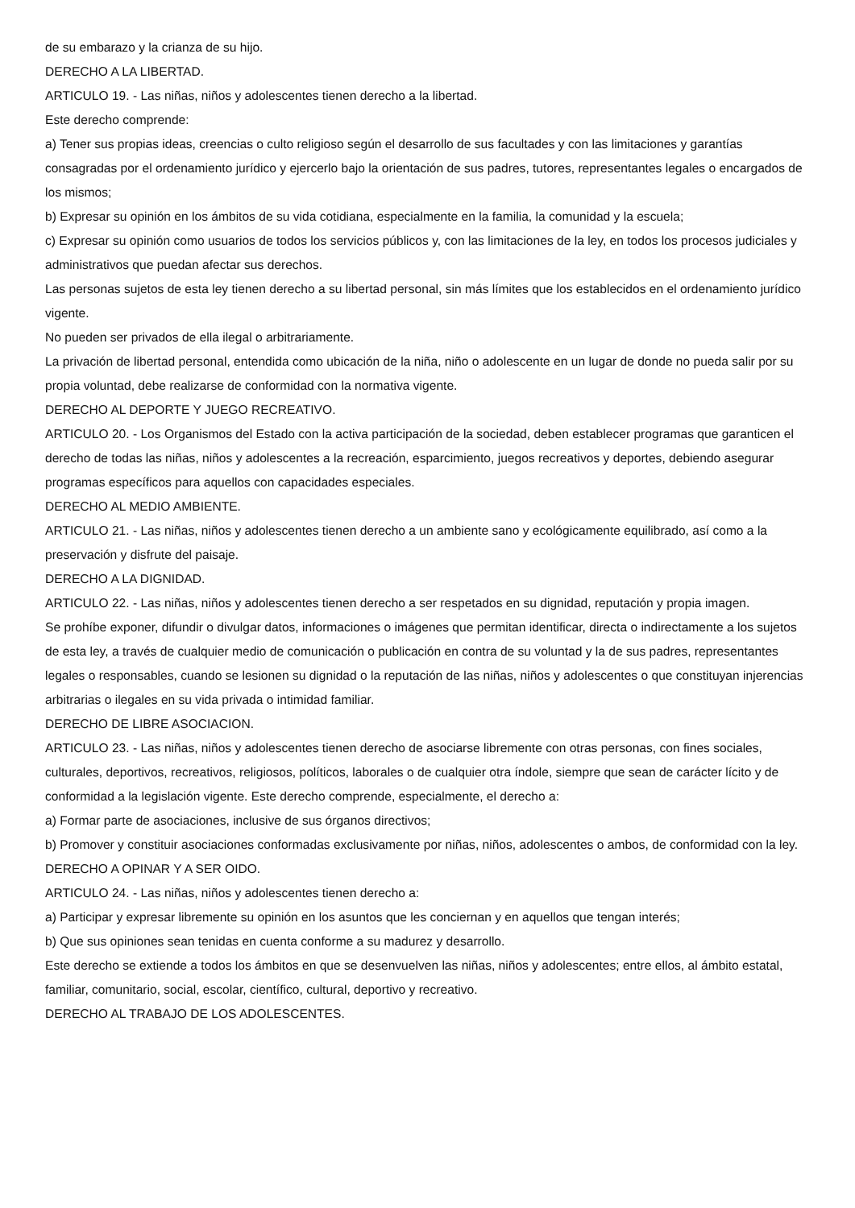de su embarazo y la crianza de su hijo.
DERECHO A LA LIBERTAD.
ARTICULO 19. - Las niñas, niños y adolescentes tienen derecho a la libertad.
Este derecho comprende:
a) Tener sus propias ideas, creencias o culto religioso según el desarrollo de sus facultades y con las limitaciones y garantías consagradas por el ordenamiento jurídico y ejercerlo bajo la orientación de sus padres, tutores, representantes legales o encargados de los mismos;
b) Expresar su opinión en los ámbitos de su vida cotidiana, especialmente en la familia, la comunidad y la escuela;
c) Expresar su opinión como usuarios de todos los servicios públicos y, con las limitaciones de la ley, en todos los procesos judiciales y administrativos que puedan afectar sus derechos.
Las personas sujetos de esta ley tienen derecho a su libertad personal, sin más límites que los establecidos en el ordenamiento jurídico vigente.
No pueden ser privados de ella ilegal o arbitrariamente.
La privación de libertad personal, entendida como ubicación de la niña, niño o adolescente en un lugar de donde no pueda salir por su propia voluntad, debe realizarse de conformidad con la normativa vigente.
DERECHO AL DEPORTE Y JUEGO RECREATIVO.
ARTICULO 20. - Los Organismos del Estado con la activa participación de la sociedad, deben establecer programas que garanticen el derecho de todas las niñas, niños y adolescentes a la recreación, esparcimiento, juegos recreativos y deportes, debiendo asegurar programas específicos para aquellos con capacidades especiales.
DERECHO AL MEDIO AMBIENTE.
ARTICULO 21. - Las niñas, niños y adolescentes tienen derecho a un ambiente sano y ecológicamente equilibrado, así como a la preservación y disfrute del paisaje.
DERECHO A LA DIGNIDAD.
ARTICULO 22. - Las niñas, niños y adolescentes tienen derecho a ser respetados en su dignidad, reputación y propia imagen.
Se prohíbe exponer, difundir o divulgar datos, informaciones o imágenes que permitan identificar, directa o indirectamente a los sujetos de esta ley, a través de cualquier medio de comunicación o publicación en contra de su voluntad y la de sus padres, representantes legales o responsables, cuando se lesionen su dignidad o la reputación de las niñas, niños y adolescentes o que constituyan injerencias arbitrarias o ilegales en su vida privada o intimidad familiar.
DERECHO DE LIBRE ASOCIACION.
ARTICULO 23. - Las niñas, niños y adolescentes tienen derecho de asociarse libremente con otras personas, con fines sociales, culturales, deportivos, recreativos, religiosos, políticos, laborales o de cualquier otra índole, siempre que sean de carácter lícito y de conformidad a la legislación vigente. Este derecho comprende, especialmente, el derecho a:
a) Formar parte de asociaciones, inclusive de sus órganos directivos;
b) Promover y constituir asociaciones conformadas exclusivamente por niñas, niños, adolescentes o ambos, de conformidad con la ley.
DERECHO A OPINAR Y A SER OIDO.
ARTICULO 24. - Las niñas, niños y adolescentes tienen derecho a:
a) Participar y expresar libremente su opinión en los asuntos que les conciernan y en aquellos que tengan interés;
b) Que sus opiniones sean tenidas en cuenta conforme a su madurez y desarrollo.
Este derecho se extiende a todos los ámbitos en que se desenvuelven las niñas, niños y adolescentes; entre ellos, al ámbito estatal, familiar, comunitario, social, escolar, científico, cultural, deportivo y recreativo.
DERECHO AL TRABAJO DE LOS ADOLESCENTES.